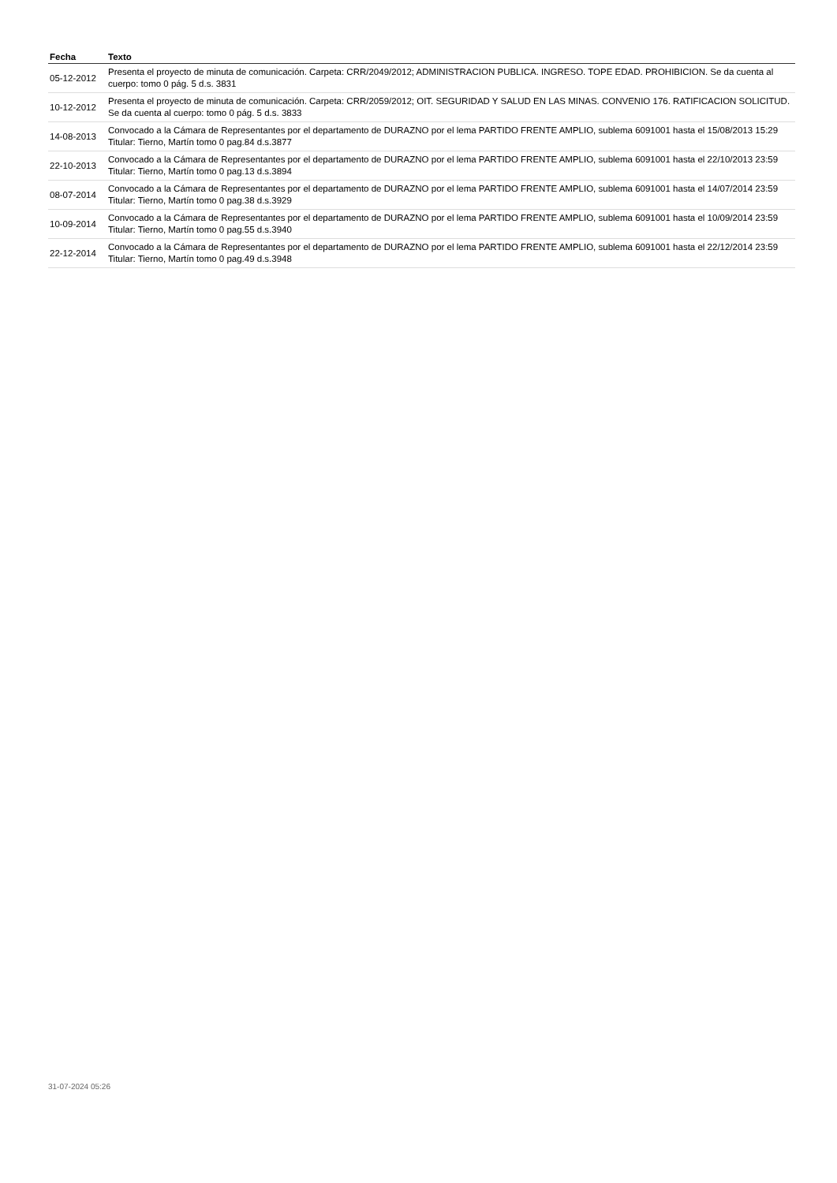| Fecha | Texto |
| --- | --- |
| 05-12-2012 | Presenta el proyecto de minuta de comunicación. Carpeta: CRR/2049/2012; ADMINISTRACION PUBLICA. INGRESO. TOPE EDAD. PROHIBICION. Se da cuenta al cuerpo: tomo 0 pág. 5 d.s. 3831 |
| 10-12-2012 | Presenta el proyecto de minuta de comunicación. Carpeta: CRR/2059/2012; OIT. SEGURIDAD Y SALUD EN LAS MINAS. CONVENIO 176. RATIFICACION SOLICITUD. Se da cuenta al cuerpo: tomo 0 pág. 5 d.s. 3833 |
| 14-08-2013 | Convocado a la Cámara de Representantes por el departamento de DURAZNO por el lema PARTIDO FRENTE AMPLIO, sublema 6091001 hasta el 15/08/2013 15:29 Titular: Tierno, Martín tomo 0 pag.84 d.s.3877 |
| 22-10-2013 | Convocado a la Cámara de Representantes por el departamento de DURAZNO por el lema PARTIDO FRENTE AMPLIO, sublema 6091001 hasta el 22/10/2013 23:59 Titular: Tierno, Martín tomo 0 pag.13 d.s.3894 |
| 08-07-2014 | Convocado a la Cámara de Representantes por el departamento de DURAZNO por el lema PARTIDO FRENTE AMPLIO, sublema 6091001 hasta el 14/07/2014 23:59 Titular: Tierno, Martín tomo 0 pag.38 d.s.3929 |
| 10-09-2014 | Convocado a la Cámara de Representantes por el departamento de DURAZNO por el lema PARTIDO FRENTE AMPLIO, sublema 6091001 hasta el 10/09/2014 23:59 Titular: Tierno, Martín tomo 0 pag.55 d.s.3940 |
| 22-12-2014 | Convocado a la Cámara de Representantes por el departamento de DURAZNO por el lema PARTIDO FRENTE AMPLIO, sublema 6091001 hasta el 22/12/2014 23:59 Titular: Tierno, Martín tomo 0 pag.49 d.s.3948 |
31-07-2024 05:26